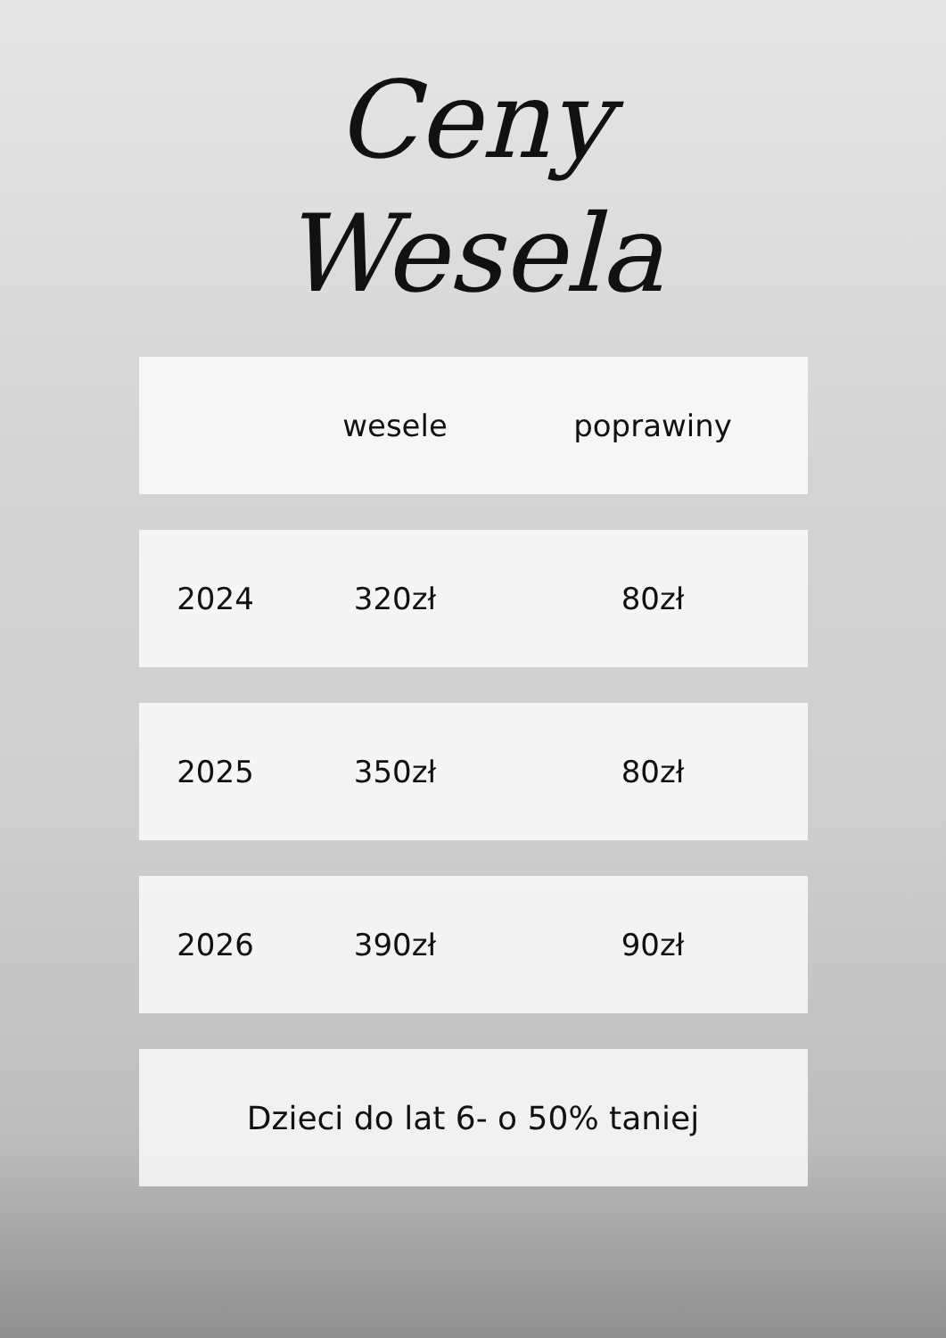Ceny
Wesela
| | wesele | poprawiny |
| --- | --- | --- |
| 2024 | 320zł | 80zł |
| 2025 | 350zł | 80zł |
| 2026 | 390zł | 90zł |
| Dzieci do lat 6- o 50% taniej | | |